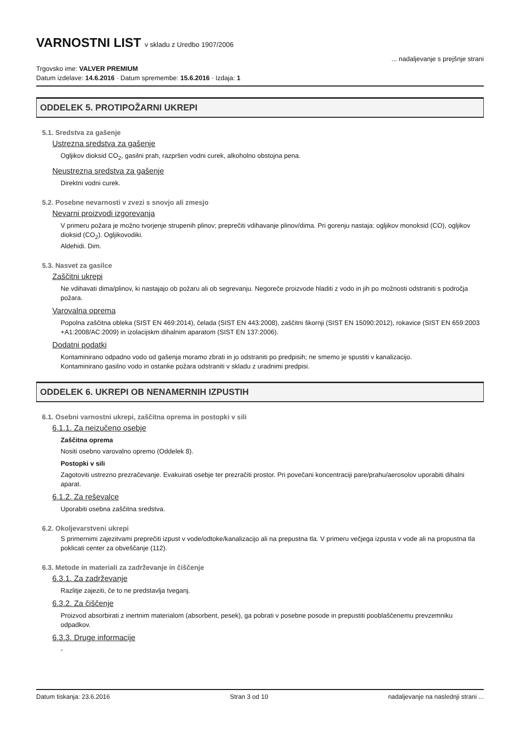VARNOSTNI LIST v skladu z Uredbo 1907/2006
Trgovsko ime: VALVER PREMIUM
... nadaljevanje s prejšnje strani
Datum izdelave: 14.6.2016 · Datum spremembe: 15.6.2016 · Izdaja: 1
ODDELEK 5. PROTIPOŽARNI UKREPI
5.1. Sredstva za gašenje
Ustrezna sredstva za gašenje
Ogljikov dioksid CO<sub>2</sub>, gasilni prah, razpršen vodni curek, alkoholno obstojna pena.
Neustrezna sredstva za gašenje
Direktni vodni curek.
5.2. Posebne nevarnosti v zvezi s snovjo ali zmesjo
Nevarni proizvodi izgorevanja
V primeru požara je možno tvorjenje strupenih plinov; preprečiti vdihavanje plinov/dima. Pri gorenju nastaja: ogljikov monoksid (CO), ogljikov dioksid (CO<sub>2</sub>). Ogljikovodiki.
Aldehidi. Dim.
5.3. Nasvet za gasilce
Zaščitni ukrepi
Ne vdihavati dima/plinov, ki nastajajo ob požaru ali ob segrevanju. Negoreče proizvode hladiti z vodo in jih po možnosti odstraniti s področja požara.
Varovalna oprema
Popolna zaščitna obleka (SIST EN 469:2014), čelada (SIST EN 443:2008), zaščitni škornji (SIST EN 15090:2012), rokavice (SIST EN 659:2003 +A1:2008/AC:2009) in izolacijskm dihalnim aparatom (SIST EN 137:2006).
Dodatni podatki
Kontaminirano odpadno vodo od gašenja moramo zbrati in jo odstraniti po predpisih; ne smemo je spustiti v kanalizacijo.
Kontaminirano gasilno vodo in ostanke požara odstraniti v skladu z uradnimi predpisi.
ODDELEK 6. UKREPI OB NENAMERNIH IZPUSTIH
6.1. Osebni varnostni ukrepi, zaščitna oprema in postopki v sili
6.1.1. Za neizučeno osebje
Zaščitna oprema
Nositi osebno varovalno opremo (Oddelek 8).
Postopki v sili
Zagotoviti ustrezno prezračevanje. Evakuirati osebje ter prezračiti prostor. Pri povečani koncentraciji pare/prahu/aerosolov uporabiti dihalni aparat.
6.1.2. Za reševalce
Uporabiti osebna zaščitna sredstva.
6.2. Okoljevarstveni ukrepi
S primernimi zajezitvami preprečiti izpust v vode/odtoke/kanalizacijo ali na prepustna tla. V primeru večjega izpusta v vode ali na propustna tla poklicati center za obveščanje (112).
6.3. Metode in materiali za zadrževanje in čiščenje
6.3.1. Za zadrževanje
Razlitje zajeziti, če to ne predstavlja tveganj.
6.3.2. Za čiščenje
Proizvod absorbirati z inertnim materialom (absorbent, pesek), ga pobrati v posebne posode in prepustiti pooblaščenemu prevzemniku odpadkov.
6.3.3. Druge informacije
-
Datum tiskanja: 23.6.2016 Stran 3 od 10 nadaljevanje na naslednji strani ...